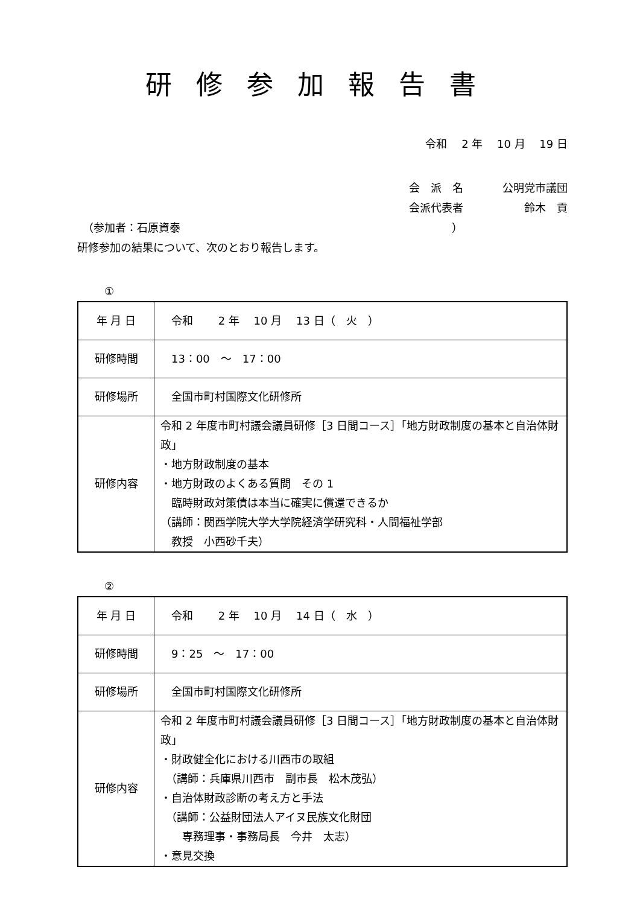研修参加報告書
令和　 2 年　 10 月　 19 日
会　派　名 公明党市議団
会派代表者 鈴木　貢
　（参加者：石原資泰　　　　　　　　　　　　　　　　　　　　　　　　　）
研修参加の結果について、次のとおり報告します。
①
| 年 月 日 | 令和 2 年 10 月 13 日（ 火 ） |
| 研修時間 | 13：00 ～ 17：00 |
| 研修場所 | 全国市町村国際文化研修所 |
| 研修内容 | 令和 2 年度市町村議会議員研修［3 日間コース］「地方財政制度の基本と自治体財政」 ・地方財政制度の基本 ・地方財政のよくある質問 その 1 臨時財政対策債は本当に確実に償還できるか （講師：関西学院大学大学院経済学研究科・人間福祉学部 教授 小西砂千夫） |
②
| 年 月 日 | 令和 2 年 10 月 14 日（ 水 ） |
| 研修時間 | 9：25 ～ 17：00 |
| 研修場所 | 全国市町村国際文化研修所 |
| 研修内容 | 令和 2 年度市町村議会議員研修［3 日間コース］「地方財政制度の基本と自治体財政」 ・財政健全化における川西市の取組 （講師：兵庫県川西市 副市長 松木茂弘） ・自治体財政診断の考え方と手法 （講師：公益財団法人アイヌ民族文化財団 専務理事・事務局長 今井 太志） ・意見交換 |